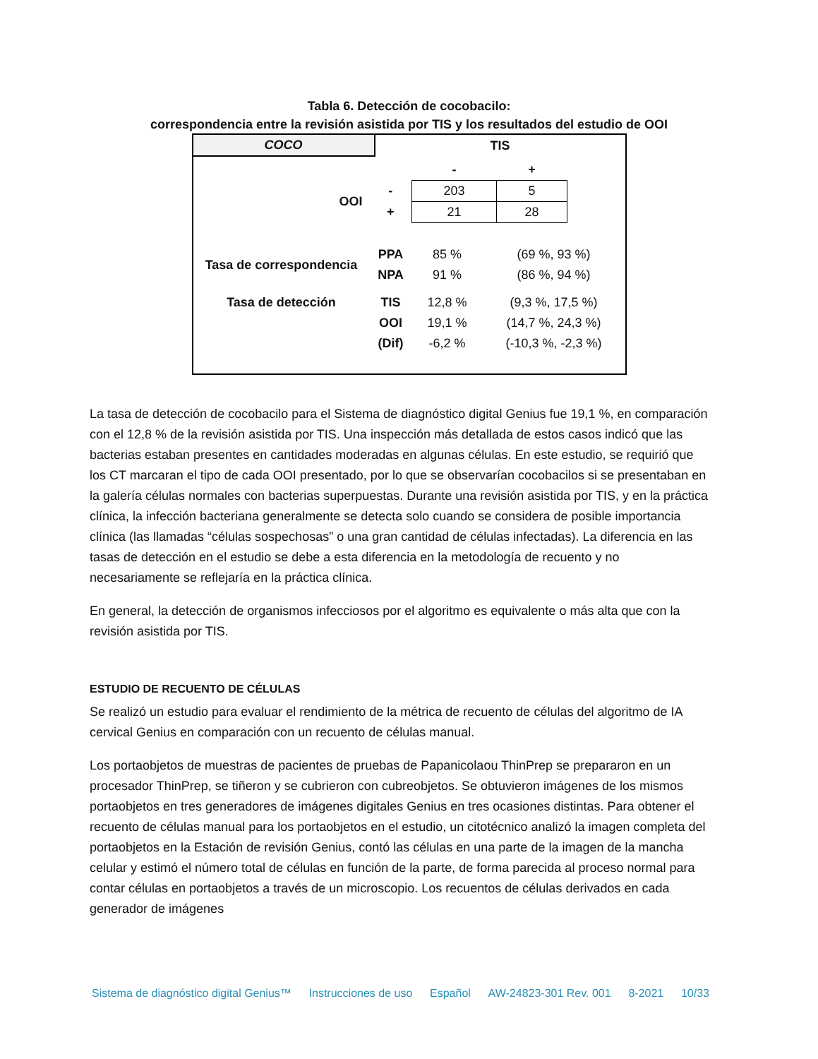Tabla 6. Detección de cocobacilo:
correspondencia entre la revisión asistida por TIS y los resultados del estudio de OOI
| COCO | TIS |
| | | - | + | |
| OOI | - | 203 | 5 | |
| | + | 21 | 28 | |
| Tasa de correspondencia | PPA | 85 % | (69 %, 93 %) |
| | NPA | 91 % | (86 %, 94 %) |
| Tasa de detección | TIS | 12,8 % | (9,3 %, 17,5 %) |
| | OOI | 19,1 % | (14,7 %, 24,3 %) |
| | (Dif) | -6,2 % | (-10,3 %, -2,3 %) |
La tasa de detección de cocobacilo para el Sistema de diagnóstico digital Genius fue 19,1 %, en comparación con el 12,8 % de la revisión asistida por TIS. Una inspección más detallada de estos casos indicó que las bacterias estaban presentes en cantidades moderadas en algunas células. En este estudio, se requirió que los CT marcaran el tipo de cada OOI presentado, por lo que se observarían cocobacilos si se presentaban en la galería células normales con bacterias superpuestas. Durante una revisión asistida por TIS, y en la práctica clínica, la infección bacteriana generalmente se detecta solo cuando se considera de posible importancia clínica (las llamadas “células sospechosas” o una gran cantidad de células infectadas). La diferencia en las tasas de detección en el estudio se debe a esta diferencia en la metodología de recuento y no necesariamente se reflejaría en la práctica clínica.
En general, la detección de organismos infecciosos por el algoritmo es equivalente o más alta que con la revisión asistida por TIS.
ESTUDIO DE RECUENTO DE CÉLULAS
Se realizó un estudio para evaluar el rendimiento de la métrica de recuento de células del algoritmo de IA cervical Genius en comparación con un recuento de células manual.
Los portaobjetos de muestras de pacientes de pruebas de Papanicolaou ThinPrep se prepararon en un procesador ThinPrep, se tiñeron y se cubrieron con cubreobjetos. Se obtuvieron imágenes de los mismos portaobjetos en tres generadores de imágenes digitales Genius en tres ocasiones distintas. Para obtener el recuento de células manual para los portaobjetos en el estudio, un citotécnico analizó la imagen completa del portaobjetos en la Estación de revisión Genius, contó las células en una parte de la imagen de la mancha celular y estimó el número total de células en función de la parte, de forma parecida al proceso normal para contar células en portaobjetos a través de un microscopio. Los recuentos de células derivados en cada generador de imágenes
Sistema de diagnóstico digital Genius™ Instrucciones de uso Español AW-24823-301 Rev. 001 8-2021 10/33